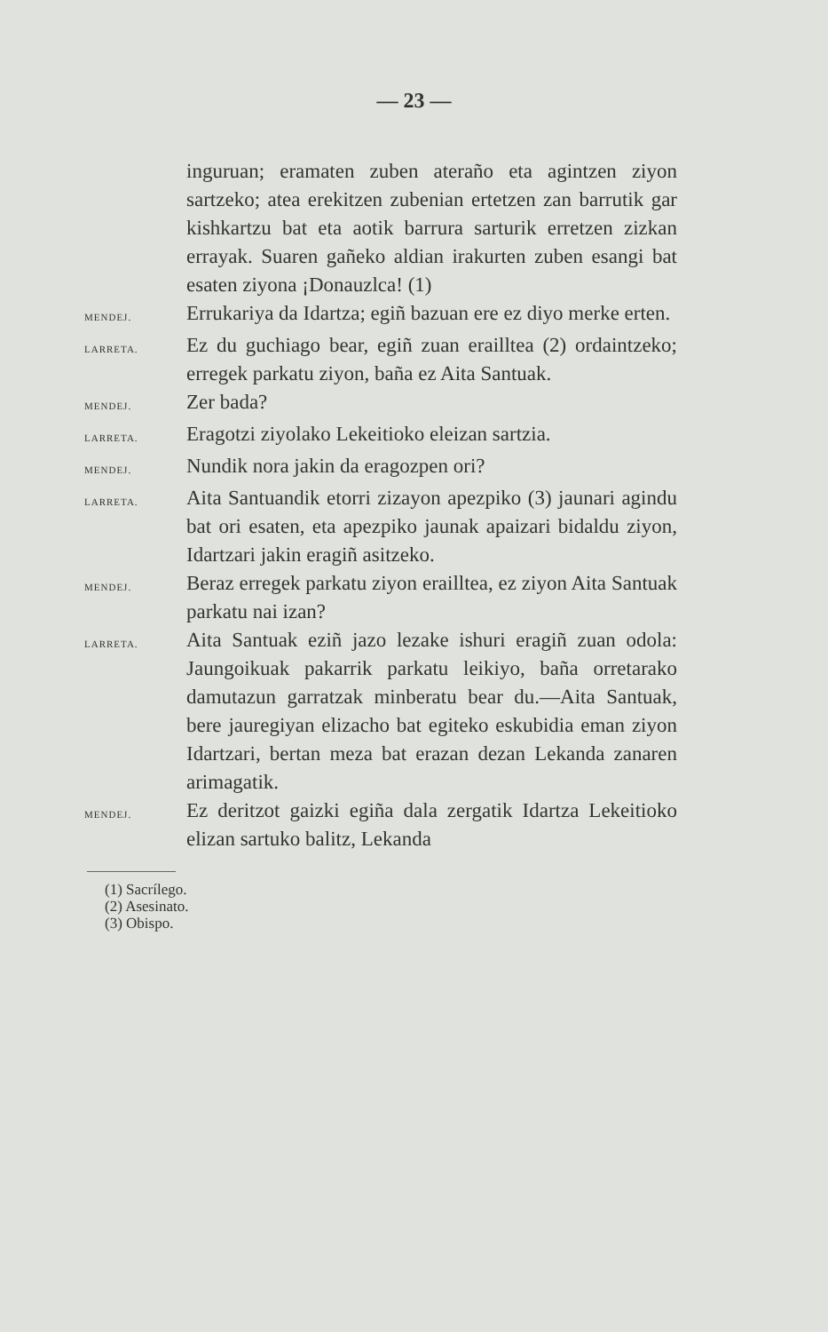— 23 —
inguruan; eramaten zuben ateraño eta agintzen ziyon sartzeko; atea erekitzen zubenian ertetzen zan barrutik gar kishkartzu bat eta aotik barrura sarturik erretzen zizkan errayak. Suaren gañeko aldian irakurten zuben esangi bat esaten ziyona ¡Donauzlca! (1)
MENDEJ.
Errukariya da Idartza; egiñ bazuan ere ez diyo merke erten.
LARRETA.
Ez du guchiago bear, egiñ zuan eraill­tea (2) ordaintzeko; erregek parkatu ziyon, baña ez Aita Santuak.
MENDEJ.
Zer bada?
LARRETA.
Eragotzi ziyolako Lekeitioko eleizan sartzia.
MENDEJ.
Nundik nora jakin da eragozpen ori?
LARRETA.
Aita Santuandik etorri zizayon apezpiko (3) jaunari agindu bat ori esaten, eta apezpiko jaunak apaizari bidaldu ziyon, Idartzari jakin eragiñ asitzeko.
MENDEJ.
Beraz erregek parkatu ziyon eraill­tea, ez ziyon Aita Santuak parkatu nai izan?
LARRETA.
Aita Santuak eziñ jazo lezake ishuri eragiñ zuan odola: Jaungoikuak pakarrik parkatu leikiyo, baña orretarako damutazun garratzak minberatu bear du.—Aita Santuak, bere jauregiyan elizacho bat egiteko eskubidia eman ziyon Idartzari, bertan meza bat erazan dezan Lekanda zanaren arimagatik.
MENDEJ.
Ez deritzot gaizki egiña dala zergatik Idartza Lekeitioko elizan sartuko balitz, Lekanda
(1) Sacrílego.
(2) Asesinato.
(3) Obispo.